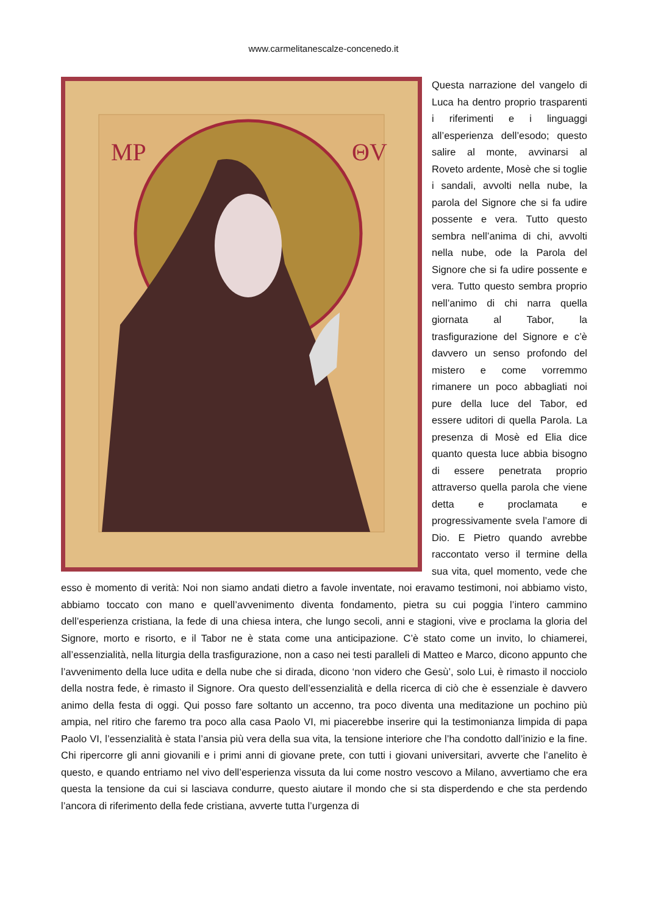www.carmelitanescalze-concenedo.it
MP
ΘV
Questa narrazione del vangelo di Luca ha dentro proprio trasparenti i riferimenti e i linguaggi all’esperienza dell’esodo; questo salire al monte, avvinarsi al Roveto ardente, Mosè che si toglie i sandali, avvolti nella nube, la parola del Signore che si fa udire possente e vera. Tutto questo sembra nell’anima di chi, avvolti nella nube, ode la Parola del Signore che si fa udire possente e vera. Tutto questo sembra proprio nell’animo di chi narra quella giornata al Tabor, la trasfigurazione del Signore e c’è davvero un senso profondo del mistero e come vorremmo rimanere un poco abbagliati noi pure della luce del Tabor, ed essere uditori di quella Parola. La presenza di Mosè ed Elia dice quanto questa luce abbia bisogno di essere penetrata proprio attraverso quella parola che viene detta e proclamata e progressivamente svela l’amore di Dio. E Pietro quando avrebbe raccontato verso il termine della sua vita, quel momento, vede che esso è momento di verità: Noi non siamo andati dietro a favole inventate, noi eravamo testimoni, noi abbiamo visto, abbiamo toccato con mano e quell’avvenimento diventa fondamento, pietra su cui poggia l’intero cammino dell’esperienza cristiana, la fede di una chiesa intera, che lungo secoli, anni e stagioni, vive e proclama la gloria del Signore, morto e risorto, e il Tabor ne è stata come una anticipazione. C’è stato come un invito, lo chiamerei, all’essenzialità, nella liturgia della trasfigurazione, non a caso nei testi paralleli di Matteo e Marco, dicono appunto che l’avvenimento della luce udita e della nube che si dirada, dicono ‘non videro che Gesù’, solo Lui, è rimasto il nocciolo della nostra fede, è rimasto il Signore. Ora questo dell’essenzialità e della ricerca di ciò che è essenziale è davvero animo della festa di oggi. Qui posso fare soltanto un accenno, tra poco diventa una meditazione un pochino più ampia, nel ritiro che faremo tra poco alla casa Paolo VI, mi piacerebbe inserire qui la testimonianza limpida di papa Paolo VI, l’essenzialità è stata l’ansia più vera della sua vita, la tensione interiore che l’ha condotto dall’inizio e la fine. Chi ripercorre gli anni giovanili e i primi anni di giovane prete, con tutti i giovani universitari, avverte che l’anelito è questo, e quando entriamo nel vivo dell’esperienza vissuta da lui come nostro vescovo a Milano, avvertiamo che era questa la tensione da cui si lasciava condurre, questo aiutare il mondo che si sta disperdendo e che sta perdendo l’ancora di riferimento della fede cristiana, avverte tutta l’urgenza di